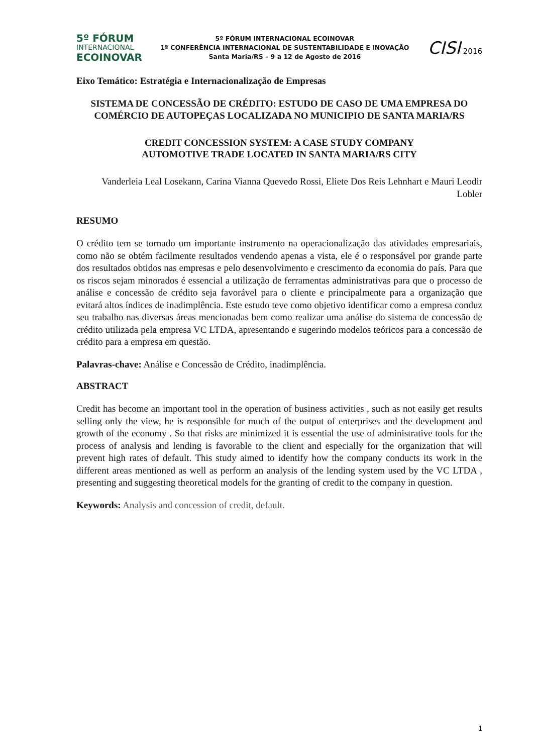5º FÓRUM
INTERNACIONAL
ECOINOVAR
5º FÓRUM INTERNACIONAL ECOINOVAR
1ª CONFERÊNCIA INTERNACIONAL DE SUSTENTABILIDADE E INOVAÇÃO
Santa Maria/RS – 9 a 12 de Agosto de 2016
CISI 2016
Eixo Temático: Estratégia e Internacionalização de Empresas
SISTEMA DE CONCESSÃO DE CRÉDITO: ESTUDO DE CASO DE UMA EMPRESA DO COMÉRCIO DE AUTOPEÇAS LOCALIZADA NO MUNICIPIO DE SANTA MARIA/RS
CREDIT CONCESSION SYSTEM: A CASE STUDY COMPANY
AUTOMOTIVE TRADE LOCATED IN SANTA MARIA/RS CITY
Vanderleia Leal Losekann, Carina Vianna Quevedo Rossi, Eliete Dos Reis Lehnhart e Mauri Leodir Lobler
RESUMO
O crédito tem se tornado um importante instrumento na operacionalização das atividades empresariais, como não se obtém facilmente resultados vendendo apenas a vista, ele é o responsável por grande parte dos resultados obtidos nas empresas e pelo desenvolvimento e crescimento da economia do país. Para que os riscos sejam minorados é essencial a utilização de ferramentas administrativas para que o processo de análise e concessão de crédito seja favorável para o cliente e principalmente para a organização que evitará altos índices de inadimplência. Este estudo teve como objetivo identificar como a empresa conduz seu trabalho nas diversas áreas mencionadas bem como realizar uma análise do sistema de concessão de crédito utilizada pela empresa VC LTDA, apresentando e sugerindo modelos teóricos para a concessão de crédito para a empresa em questão.
Palavras-chave: Análise e Concessão de Crédito, inadimplência.
ABSTRACT
Credit has become an important tool in the operation of business activities , such as not easily get results selling only the view, he is responsible for much of the output of enterprises and the development and growth of the economy . So that risks are minimized it is essential the use of administrative tools for the process of analysis and lending is favorable to the client and especially for the organization that will prevent high rates of default. This study aimed to identify how the company conducts its work in the different areas mentioned as well as perform an analysis of the lending system used by the VC LTDA , presenting and suggesting theoretical models for the granting of credit to the company in question.
Keywords: Analysis and concession of credit, default.
1